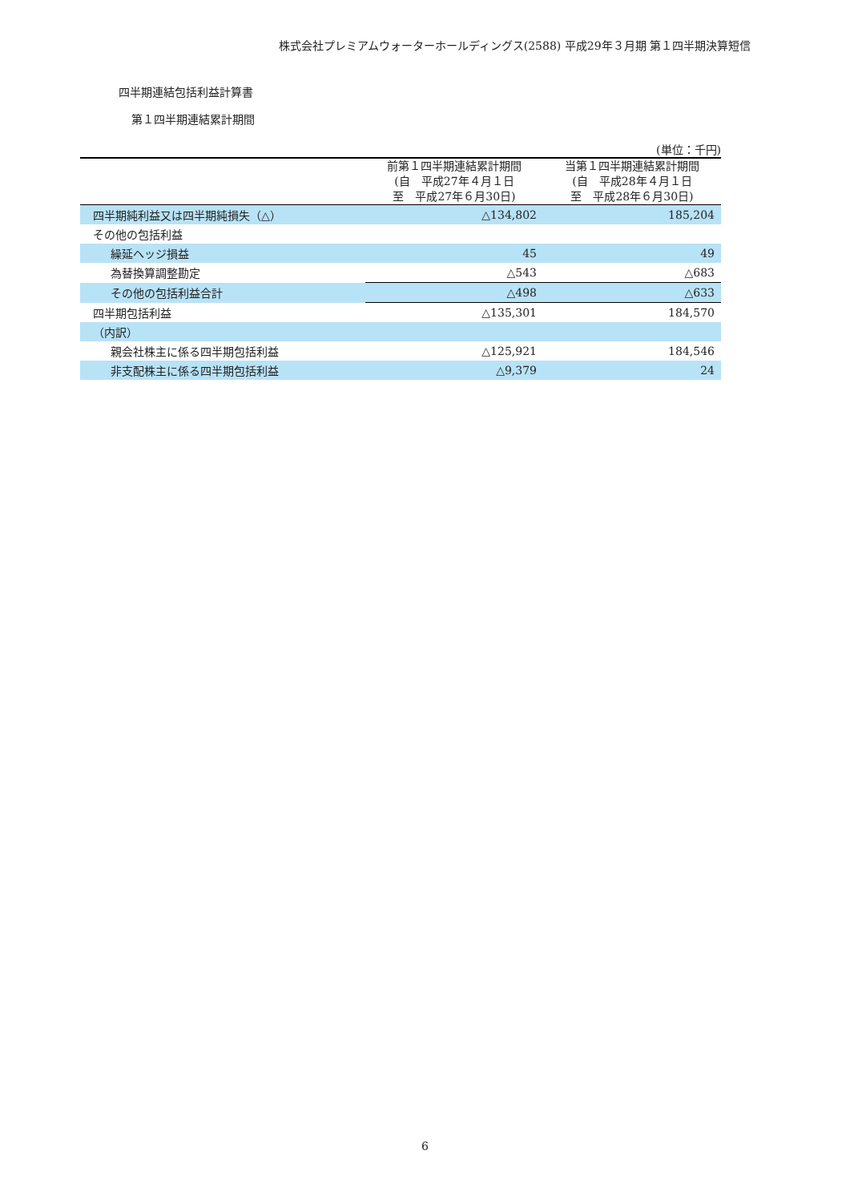株式会社プレミアムウォーターホールディングス(2588) 平成29年３月期 第１四半期決算短信
四半期連結包括利益計算書
第１四半期連結累計期間
(単位：千円)
| | 前第１四半期連結累計期間 (自 平成27年４月１日 至 平成27年６月30日) | 当第１四半期連結累計期間 (自 平成28年４月１日 至 平成28年６月30日) |
| --- | --- | --- |
| 四半期純利益又は四半期純損失（△） | △134,802 | 185,204 |
| その他の包括利益 | | |
| 繰延ヘッジ損益 | 45 | 49 |
| 為替換算調整勘定 | △543 | △683 |
| その他の包括利益合計 | △498 | △633 |
| 四半期包括利益 | △135,301 | 184,570 |
| （内訳） | | |
| 親会社株主に係る四半期包括利益 | △125,921 | 184,546 |
| 非支配株主に係る四半期包括利益 | △9,379 | 24 |
6